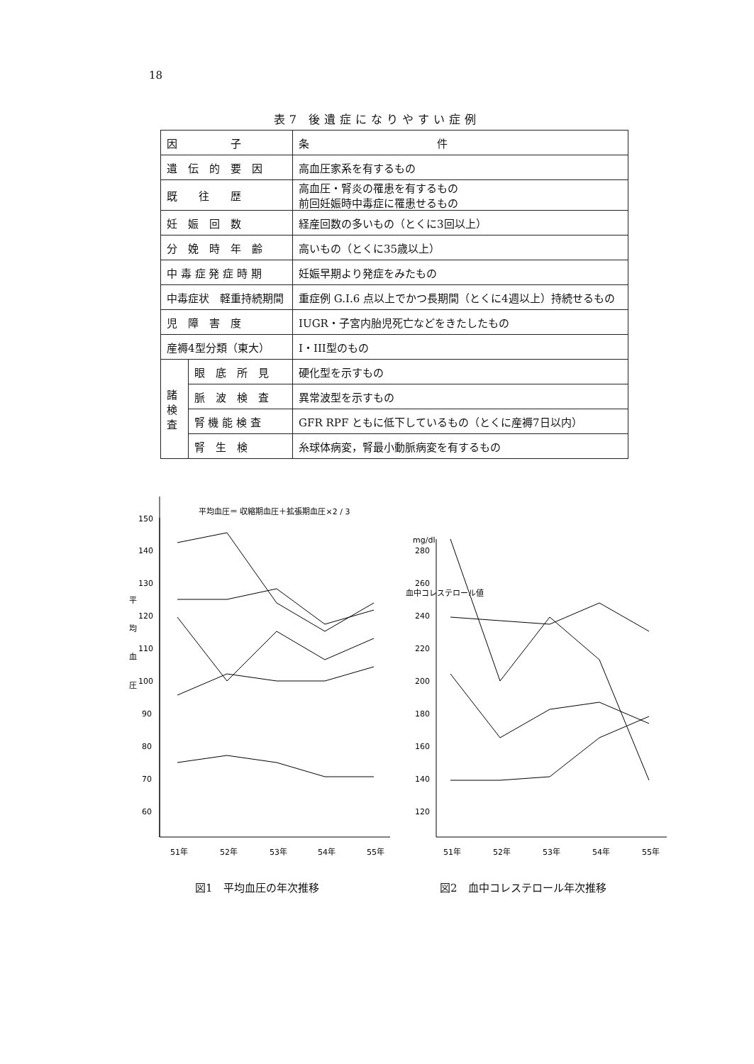18
表7 後遺症になりやすい症例
| 因 子 | | 条 件 |
| --- | --- | --- |
| 遺 伝 的 要 因 | | 高血圧家系を有するもの |
| 既 往 歴 | | 高血圧・腎炎の罹患を有するもの 前回妊娠時中毒症に罹患せるもの |
| 妊 娠 回 数 | | 経産回数の多いもの（とくに3回以上） |
| 分 娩 時 年 齢 | | 高いもの（とくに35歳以上） |
| 中 毒 症 発 症 時 期 | | 妊娠早期より発症をみたもの |
| 中毒症状 軽重持続期間 | | 重症例 G.I.6 点以上でかつ長期間（とくに4週以上）持続せるもの |
| 児 障 害 度 | | IUGR・子宮内胎児死亡などをきたしたもの |
| 産褥4型分類（東大） | | I・III型のもの |
| 諸 検 査 | 眼 底 所 見 | 硬化型を示すもの |
| | 脈 波 検 査 | 異常波型を示すもの |
| | 腎 機 能 検 査 | GFR RPF ともに低下しているもの（とくに産褥7日以内） |
| | 腎 生 検 | 糸球体病変，腎最小動脈病変を有するもの |
平均血圧＝ 収縮期血圧＋拡張期血圧×2 / 3
150
140
130
120
110
100
90
80
70
60
平
均
血
圧
51年
52年
53年
54年
55年
mg/dl
280
260
240
220
200
180
160
140
120
血中コレステロール値
51年
52年
53年
54年
55年
図1　平均血圧の年次推移 図2　血中コレステロール年次推移